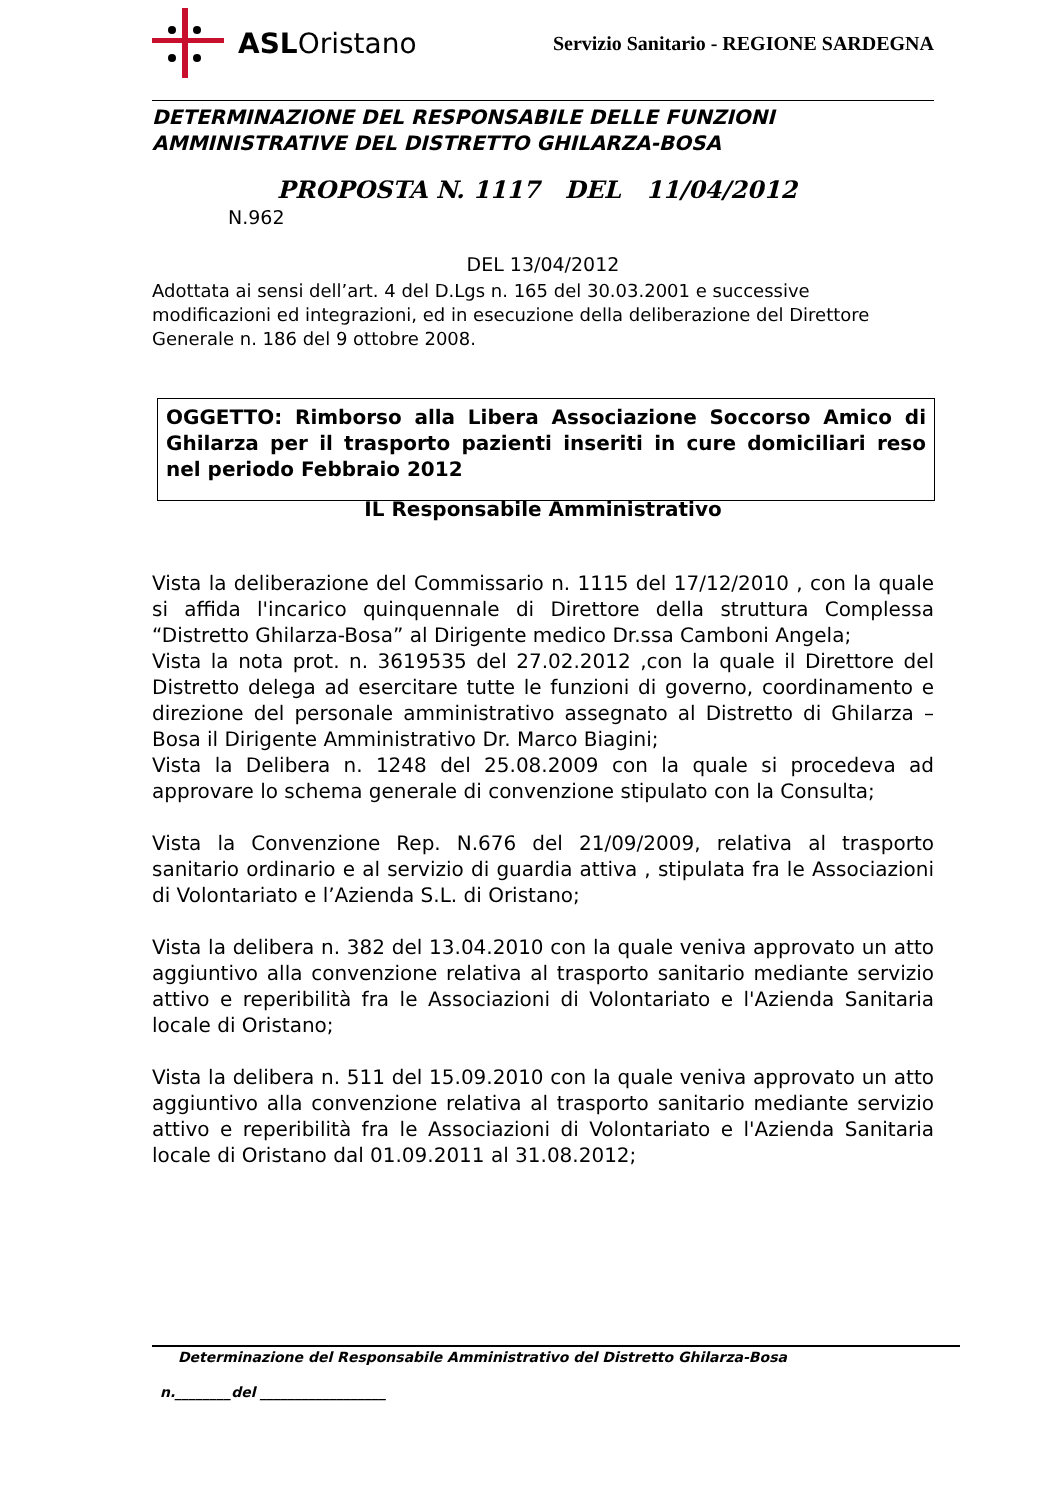ASLOristano
Servizio Sanitario - REGIONE SARDEGNA
DETERMINAZIONE DEL RESPONSABILE DELLE FUNZIONI
AMMINISTRATIVE DEL DISTRETTO GHILARZA-BOSA
PROPOSTA N. 1117 DEL 11/04/2012
N.962
DEL 13/04/2012
Adottata ai sensi dell’art. 4 del D.Lgs n. 165 del 30.03.2001 e successive modificazioni ed integrazioni, ed in esecuzione della deliberazione del Direttore Generale n. 186 del 9 ottobre 2008.
OGGETTO: Rimborso alla Libera Associazione Soccorso Amico di Ghilarza per il trasporto pazienti inseriti in cure domiciliari reso nel periodo Febbraio 2012
IL Responsabile Amministrativo
Vista la deliberazione del Commissario n. 1115 del 17/12/2010 , con la quale si affida l'incarico quinquennale di Direttore della struttura Complessa “Distretto Ghilarza-Bosa” al Dirigente medico Dr.ssa Camboni Angela;
Vista la nota prot. n. 3619535 del 27.02.2012 ,con la quale il Direttore del Distretto delega ad esercitare tutte le funzioni di governo, coordinamento e direzione del personale amministrativo assegnato al Distretto di Ghilarza – Bosa il Dirigente Amministrativo Dr. Marco Biagini;
Vista la Delibera n. 1248 del 25.08.2009 con la quale si procedeva ad approvare lo schema generale di convenzione stipulato con la Consulta;
Vista la Convenzione Rep. N.676 del 21/09/2009, relativa al trasporto sanitario ordinario e al servizio di guardia attiva , stipulata fra le Associazioni di Volontariato e l’Azienda S.L. di Oristano;
Vista la delibera n. 382 del 13.04.2010 con la quale veniva approvato un atto aggiuntivo alla convenzione relativa al trasporto sanitario mediante servizio attivo e reperibilità fra le Associazioni di Volontariato e l'Azienda Sanitaria locale di Oristano;
Vista la delibera n. 511 del 15.09.2010 con la quale veniva approvato un atto aggiuntivo alla convenzione relativa al trasporto sanitario mediante servizio attivo e reperibilità fra le Associazioni di Volontariato e l'Azienda Sanitaria locale di Oristano dal 01.09.2011 al 31.08.2012;
Determinazione del Responsabile Amministrativo del Distretto Ghilarza-Bosa
n.________del __________________